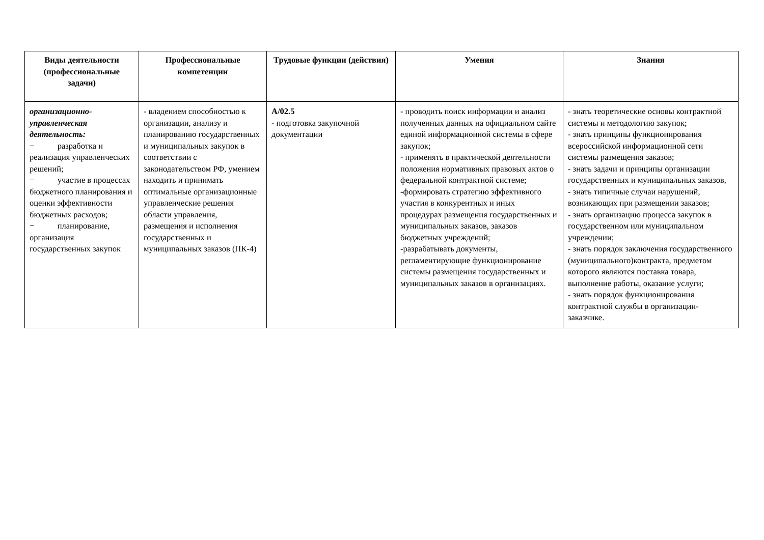| Виды деятельности (профессиональные задачи) | Профессиональные компетенции | Трудовые функции (действия) | Умения | Знания |
| --- | --- | --- | --- | --- |
| организационно-управленческая деятельность: − разработка и реализация управленческих решений; − участие в процессах бюджетного планирования и оценки эффективности бюджетных расходов; − планирование, организация государственных закупок | - владением способностью к организации, анализу и планированию государственных и муниципальных закупок в соответствии с законодательством РФ, умением находить и принимать оптимальные организационные управленческие решения области управления, размещения и исполнения государственных и муниципальных заказов (ПК-4) | А/02.5 - подготовка закупочной документации | - проводить поиск информации и анализ полученных данных на официальном сайте единой информационной системы в сфере закупок; - применять в практической деятельности положения нормативных правовых актов о федеральной контрактной системе; -формировать стратегию эффективного участия в конкурентных и иных процедурах размещения государственных и муниципальных заказов, заказов бюджетных учреждений; -разрабатывать документы, регламентирующие функционирование системы размещения государственных и муниципальных заказов в организациях. | - знать теоретические основы контрактной системы и методологию закупок; - знать принципы функционирования всероссийской информационной сети системы размещения заказов; - знать задачи и принципы организации государственных и муниципальных заказов, - знать типичные случаи нарушений, возникающих при размещении заказов; - знать организацию процесса закупок в государственном или муниципальном учреждении; - знать порядок заключения государственного (муниципального)контракта, предметом которого являются поставка товара, выполнение работы, оказание услуги; - знать порядок функционирования контрактной службы в организации-заказчике. |